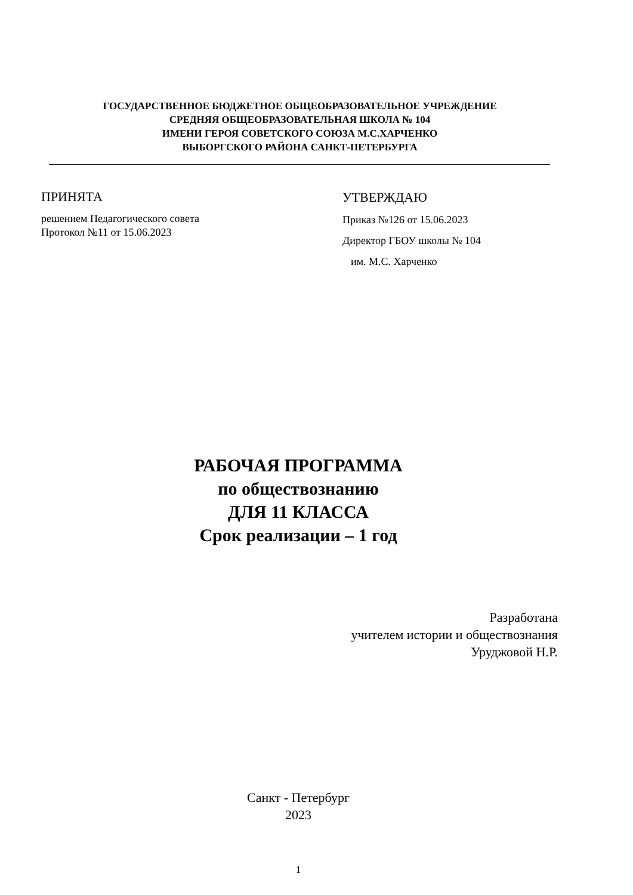ГОСУДАРСТВЕННОЕ БЮДЖЕТНОЕ ОБЩЕОБРАЗОВАТЕЛЬНОЕ УЧРЕЖДЕНИЕ
СРЕДНЯЯ ОБЩЕОБРАЗОВАТЕЛЬНАЯ ШКОЛА № 104
ИМЕНИ ГЕРОЯ СОВЕТСКОГО СОЮЗА М.С.ХАРЧЕНКО
ВЫБОРГСКОГО РАЙОНА САНКТ-ПЕТЕРБУРГА
ПРИНЯТА
решением Педагогического совета
Протокол №11 от 15.06.2023
УТВЕРЖДАЮ
Приказ №126 от 15.06.2023
Директор ГБОУ школы № 104
им. М.С. Харченко
РАБОЧАЯ ПРОГРАММА
по обществознанию
ДЛЯ 11 КЛАССА
Срок реализации – 1 год
Разработана
учителем истории и обществознания
Уруджовой Н.Р.
Санкт - Петербург
2023
1